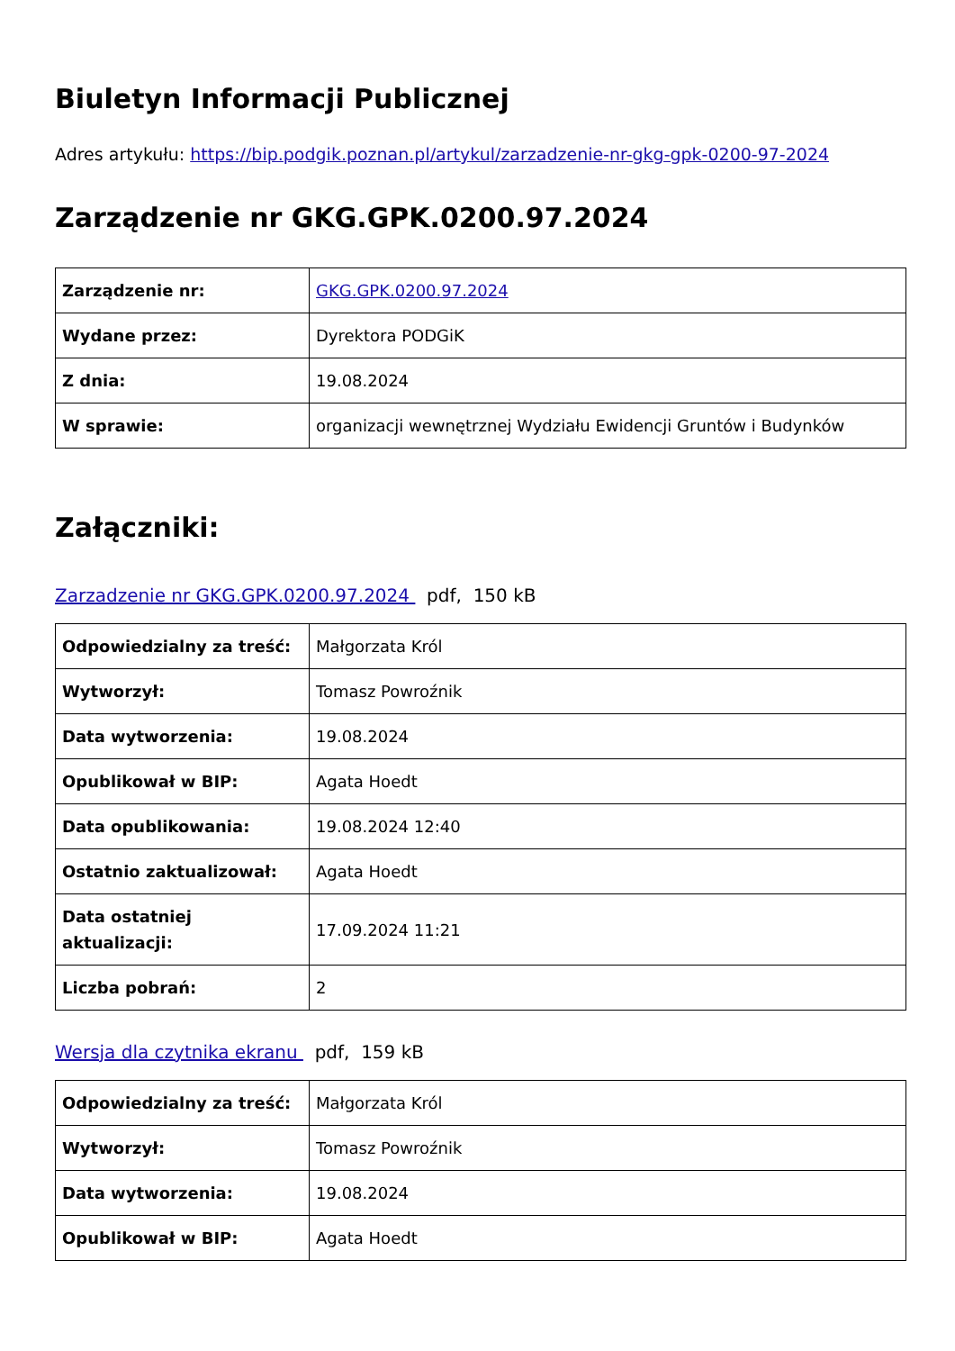Biuletyn Informacji Publicznej
Adres artykułu: https://bip.podgik.poznan.pl/artykul/zarzadzenie-nr-gkg-gpk-0200-97-2024
Zarządzenie nr GKG.GPK.0200.97.2024
| Zarządzenie nr: | GKG.GPK.0200.97.2024 |
| Wydane przez: | Dyrektora PODGiK |
| Z dnia: | 19.08.2024 |
| W sprawie: | organizacji wewnętrznej Wydziału Ewidencji Gruntów i Budynków |
Załączniki:
Zarzadzenie nr GKG.GPK.0200.97.2024 pdf, 150 kB
| Odpowiedzialny za treść: | Małgorzata Król |
| Wytworzył: | Tomasz Powroźnik |
| Data wytworzenia: | 19.08.2024 |
| Opublikował w BIP: | Agata Hoedt |
| Data opublikowania: | 19.08.2024 12:40 |
| Ostatnio zaktualizował: | Agata Hoedt |
| Data ostatniej aktualizacji: | 17.09.2024 11:21 |
| Liczba pobrań: | 2 |
Wersja dla czytnika ekranu pdf, 159 kB
| Odpowiedzialny za treść: | Małgorzata Król |
| Wytworzył: | Tomasz Powroźnik |
| Data wytworzenia: | 19.08.2024 |
| Opublikował w BIP: | Agata Hoedt |